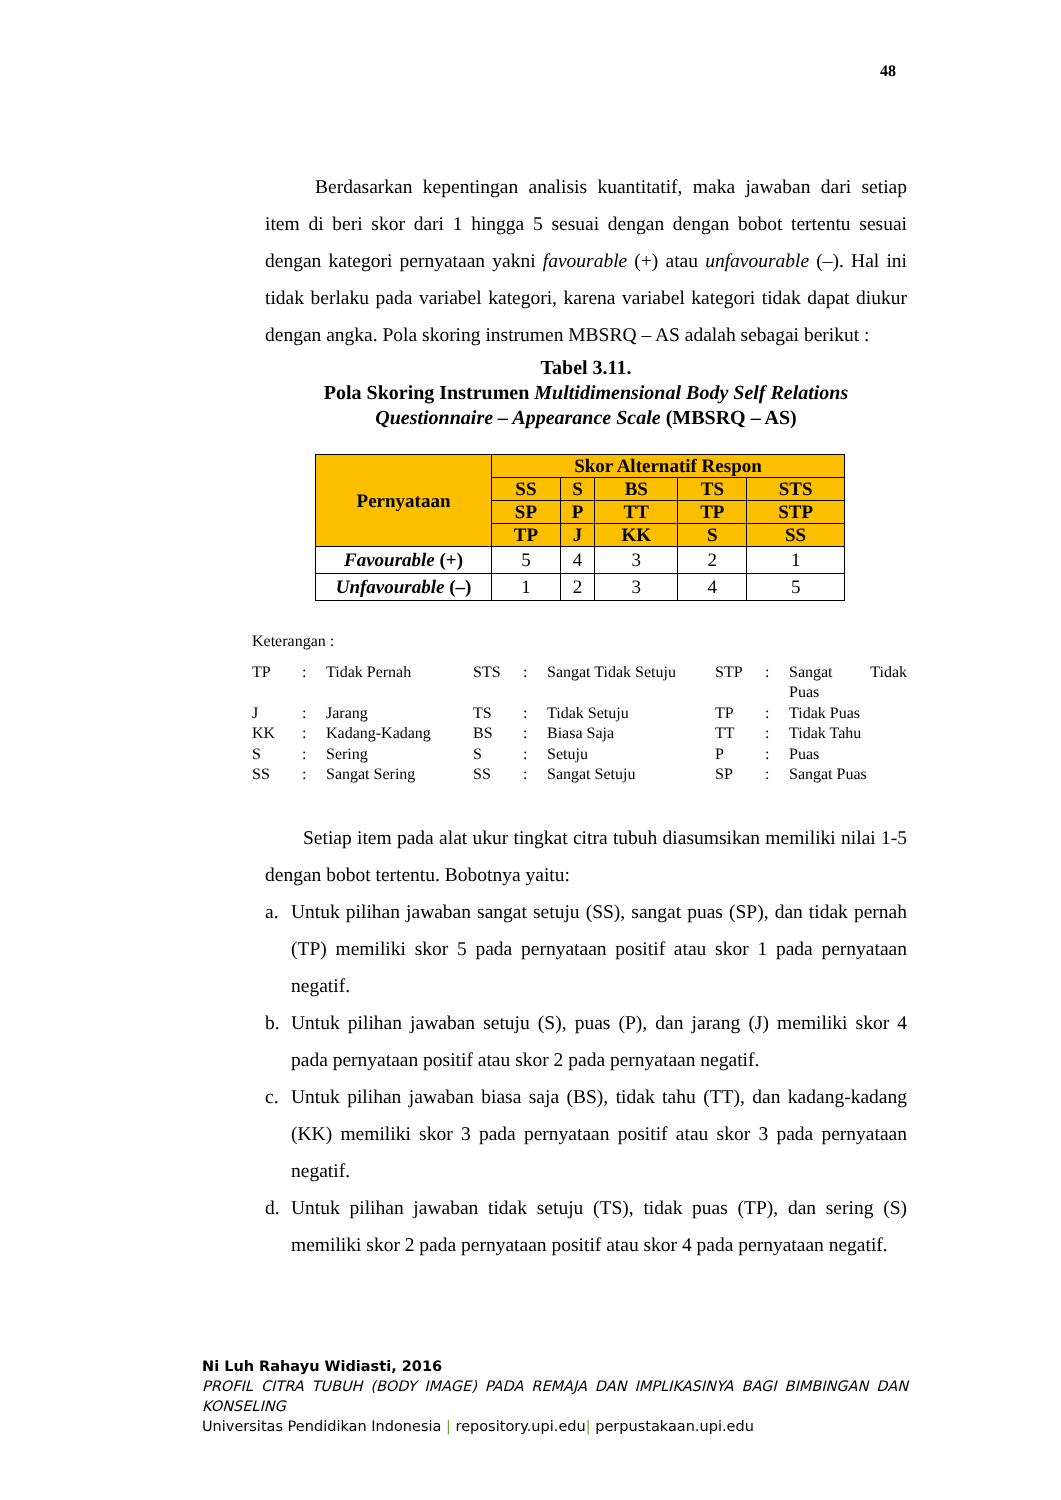48
Berdasarkan kepentingan analisis kuantitatif, maka jawaban dari setiap item di beri skor dari 1 hingga 5 sesuai dengan dengan bobot tertentu sesuai dengan kategori pernyataan yakni favourable (+) atau unfavourable (–). Hal ini tidak berlaku pada variabel kategori, karena variabel kategori tidak dapat diukur dengan angka. Pola skoring instrumen MBSRQ – AS adalah sebagai berikut :
Tabel 3.11.
Pola Skoring Instrumen Multidimensional Body Self Relations Questionnaire – Appearance Scale (MBSRQ – AS)
| Pernyataan | Skor Alternatif Respon | | | | |
| --- | --- | --- | --- | --- | --- |
| | SS | S | BS | TS | STS |
| | SP | P | TT | TP | STP |
| | TP | J | KK | S | SS |
| Favourable (+) | 5 | 4 | 3 | 2 | 1 |
| Unfavourable (–) | 1 | 2 | 3 | 4 | 5 |
Keterangan :
| TP | : | Tidak Pernah | STS | : | Sangat Tidak Setuju | STP | : | Sangat Tidak Puas |
| J | : | Jarang | TS | : | Tidak Setuju | TP | : | Tidak Puas |
| KK | : | Kadang-Kadang | BS | : | Biasa Saja | TT | : | Tidak Tahu |
| S | : | Sering | S | : | Setuju | P | : | Puas |
| SS | : | Sangat Sering | SS | : | Sangat Setuju | SP | : | Sangat Puas |
Setiap item pada alat ukur tingkat citra tubuh diasumsikan memiliki nilai 1-5 dengan bobot tertentu. Bobotnya yaitu:
a. Untuk pilihan jawaban sangat setuju (SS), sangat puas (SP), dan tidak pernah (TP) memiliki skor 5 pada pernyataan positif atau skor 1 pada pernyataan negatif.
b. Untuk pilihan jawaban setuju (S), puas (P), dan jarang (J) memiliki skor 4 pada pernyataan positif atau skor 2 pada pernyataan negatif.
c. Untuk pilihan jawaban biasa saja (BS), tidak tahu (TT), dan kadang-kadang (KK) memiliki skor 3 pada pernyataan positif atau skor 3 pada pernyataan negatif.
d. Untuk pilihan jawaban tidak setuju (TS), tidak puas (TP), dan sering (S) memiliki skor 2 pada pernyataan positif atau skor 4 pada pernyataan negatif.
Ni Luh Rahayu Widiasti, 2016
PROFIL CITRA TUBUH (BODY IMAGE) PADA REMAJA DAN IMPLIKASINYA BAGI BIMBINGAN DAN KONSELING
Universitas Pendidikan Indonesia | repository.upi.edu| perpustakaan.upi.edu